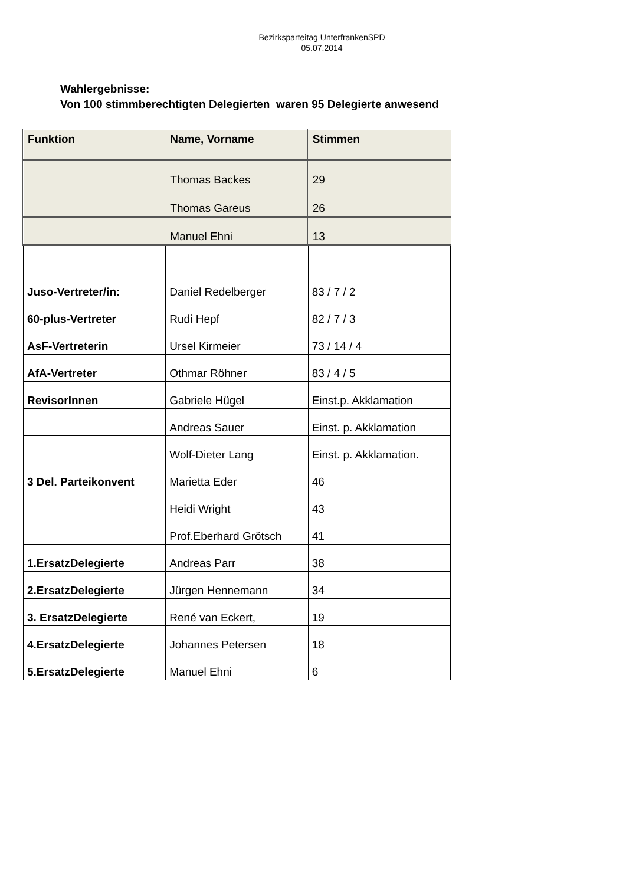Bezirksparteitag UnterfrankenSPD
05.07.2014
Wahlergebnisse:
Von 100 stimmberechtigten Delegierten waren 95 Delegierte anwesend
| Funktion | Name, Vorname | Stimmen |
| --- | --- | --- |
| | Thomas Backes | 29 |
| | Thomas Gareus | 26 |
| | Manuel Ehni | 13 |
| Juso-Vertreter/in: | Daniel Redelberger | 83 / 7 / 2 |
| 60-plus-Vertreter | Rudi Hepf | 82 / 7 / 3 |
| AsF-Vertreterin | Ursel Kirmeier | 73 / 14 / 4 |
| AfA-Vertreter | Othmar Röhner | 83 / 4 / 5 |
| RevisorInnen | Gabriele Hügel | Einst.p. Akklamation |
| | Andreas Sauer | Einst. p. Akklamation |
| | Wolf-Dieter Lang | Einst. p. Akklamation. |
| 3 Del. Parteikonvent | Marietta Eder | 46 |
| | Heidi Wright | 43 |
| | Prof.Eberhard Grötsch | 41 |
| 1.ErsatzDelegierte | Andreas Parr | 38 |
| 2.ErsatzDelegierte | Jürgen Hennemann | 34 |
| 3. ErsatzDelegierte | René van Eckert, | 19 |
| 4.ErsatzDelegierte | Johannes Petersen | 18 |
| 5.ErsatzDelegierte | Manuel Ehni | 6 |